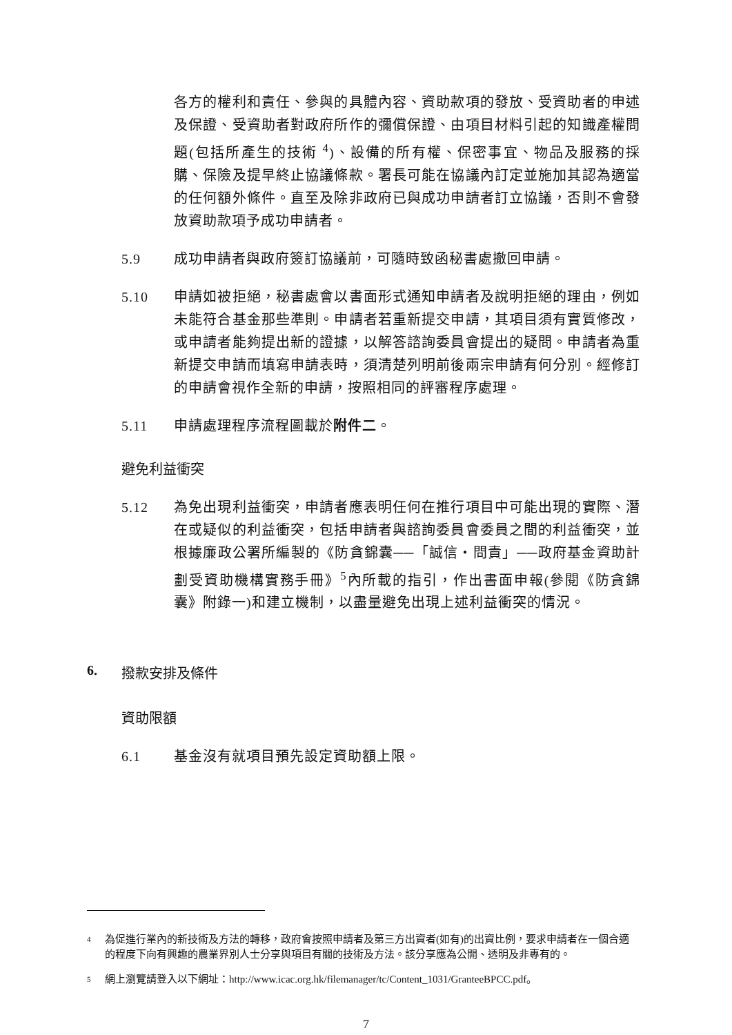各方的權利和責任、參與的具體內容、資助款項的發放、受資助者的申述及保證、受資助者對政府所作的彌償保證、由項目材料引起的知識產權問題(包括所產生的技術 <sup>4</sup>)、設備的所有權、保密事宜、物品及服務的採購、保險及提早終止協議條款。署長可能在協議內訂定並施加其認為適當的任何額外條件。直至及除非政府已與成功申請者訂立協議，否則不會發放資助款項予成功申請者。
5.9 成功申請者與政府簽訂協議前，可隨時致函秘書處撤回申請。
5.10 申請如被拒絕，秘書處會以書面形式通知申請者及說明拒絕的理由，例如未能符合基金那些準則。申請者若重新提交申請，其項目須有實質修改，或申請者能夠提出新的證據，以解答諮詢委員會提出的疑問。申請者為重新提交申請而填寫申請表時，須清楚列明前後兩宗申請有何分別。經修訂的申請會視作全新的申請，按照相同的評審程序處理。
5.11 申請處理程序流程圖載於附件二。
避免利益衝突
5.12 為免出現利益衝突，申請者應表明任何在推行項目中可能出現的實際、潛在或疑似的利益衝突，包括申請者與諮詢委員會委員之間的利益衝突，並根據廉政公署所編製的《防貪錦囊──「誠信‧問責」──政府基金資助計劃受資助機構實務手冊》<sup>5</sup>內所載的指引，作出書面申報(參閱《防貪錦囊》附錄一)和建立機制，以盡量避免出現上述利益衝突的情況。
6. 撥款安排及條件
資助限額
6.1 基金沒有就項目預先設定資助額上限。
4 為促進行業內的新技術及方法的轉移，政府會按照申請者及第三方出資者(如有)的出資比例，要求申請者在一個合適的程度下向有興趣的農業界別人士分享與項目有關的技術及方法。該分享應為公開、透明及非專有的。
5 網上瀏覽請登入以下網址：http://www.icac.org.hk/filemanager/tc/Content_1031/GranteeBPCC.pdf。
7